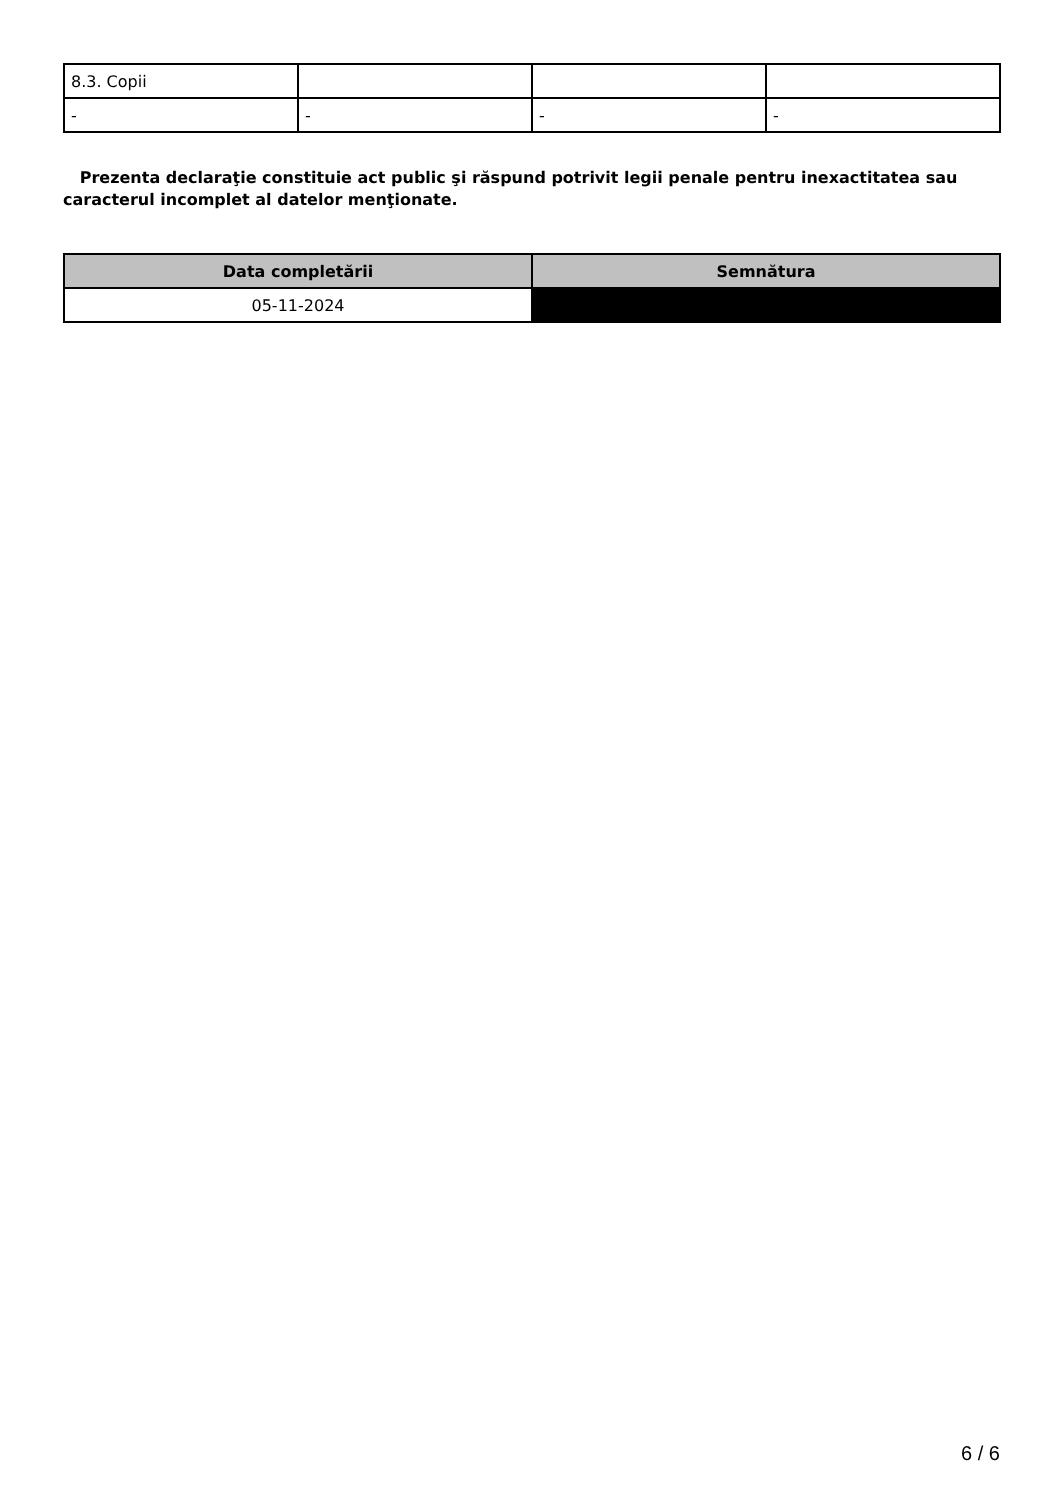| 8.3. Copii | | | |
| - | - | - | - |
Prezenta declaraţie constituie act public şi răspund potrivit legii penale pentru inexactitatea sau caracterul incomplet al datelor menţionate.
| Data completării | Semnătura |
| --- | --- |
| 05-11-2024 | |
6 / 6